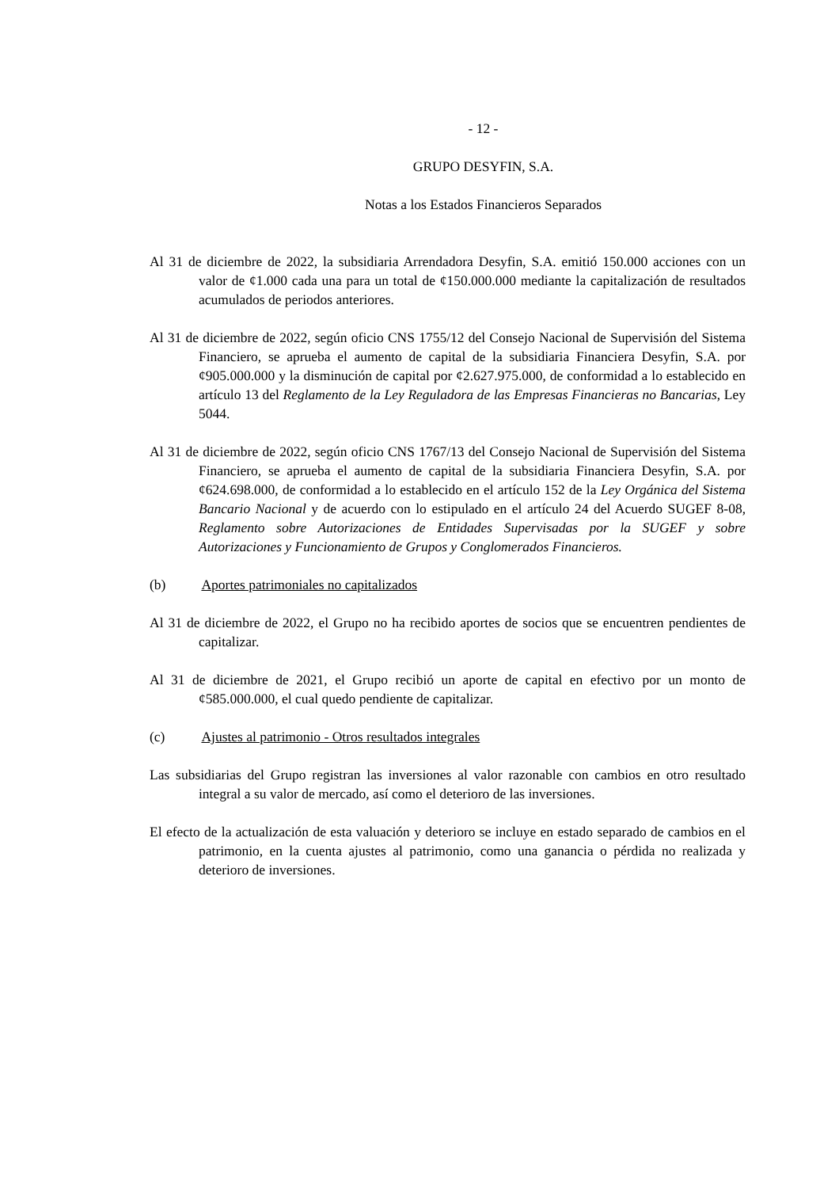- 12 -
GRUPO DESYFIN, S.A.
Notas a los Estados Financieros Separados
Al 31 de diciembre de 2022, la subsidiaria Arrendadora Desyfin, S.A. emitió 150.000 acciones con un valor de ¢1.000 cada una para un total de ¢150.000.000 mediante la capitalización de resultados acumulados de periodos anteriores.
Al 31 de diciembre de 2022, según oficio CNS 1755/12 del Consejo Nacional de Supervisión del Sistema Financiero, se aprueba el aumento de capital de la subsidiaria Financiera Desyfin, S.A. por ¢905.000.000 y la disminución de capital por ¢2.627.975.000, de conformidad a lo establecido en artículo 13 del Reglamento de la Ley Reguladora de las Empresas Financieras no Bancarias, Ley 5044.
Al 31 de diciembre de 2022, según oficio CNS 1767/13 del Consejo Nacional de Supervisión del Sistema Financiero, se aprueba el aumento de capital de la subsidiaria Financiera Desyfin, S.A. por ¢624.698.000, de conformidad a lo establecido en el artículo 152 de la Ley Orgánica del Sistema Bancario Nacional y de acuerdo con lo estipulado en el artículo 24 del Acuerdo SUGEF 8-08, Reglamento sobre Autorizaciones de Entidades Supervisadas por la SUGEF y sobre Autorizaciones y Funcionamiento de Grupos y Conglomerados Financieros.
(b) Aportes patrimoniales no capitalizados
Al 31 de diciembre de 2022, el Grupo no ha recibido aportes de socios que se encuentren pendientes de capitalizar.
Al 31 de diciembre de 2021, el Grupo recibió un aporte de capital en efectivo por un monto de ¢585.000.000, el cual quedo pendiente de capitalizar.
(c) Ajustes al patrimonio - Otros resultados integrales
Las subsidiarias del Grupo registran las inversiones al valor razonable con cambios en otro resultado integral a su valor de mercado, así como el deterioro de las inversiones.
El efecto de la actualización de esta valuación y deterioro se incluye en estado separado de cambios en el patrimonio, en la cuenta ajustes al patrimonio, como una ganancia o pérdida no realizada y deterioro de inversiones.